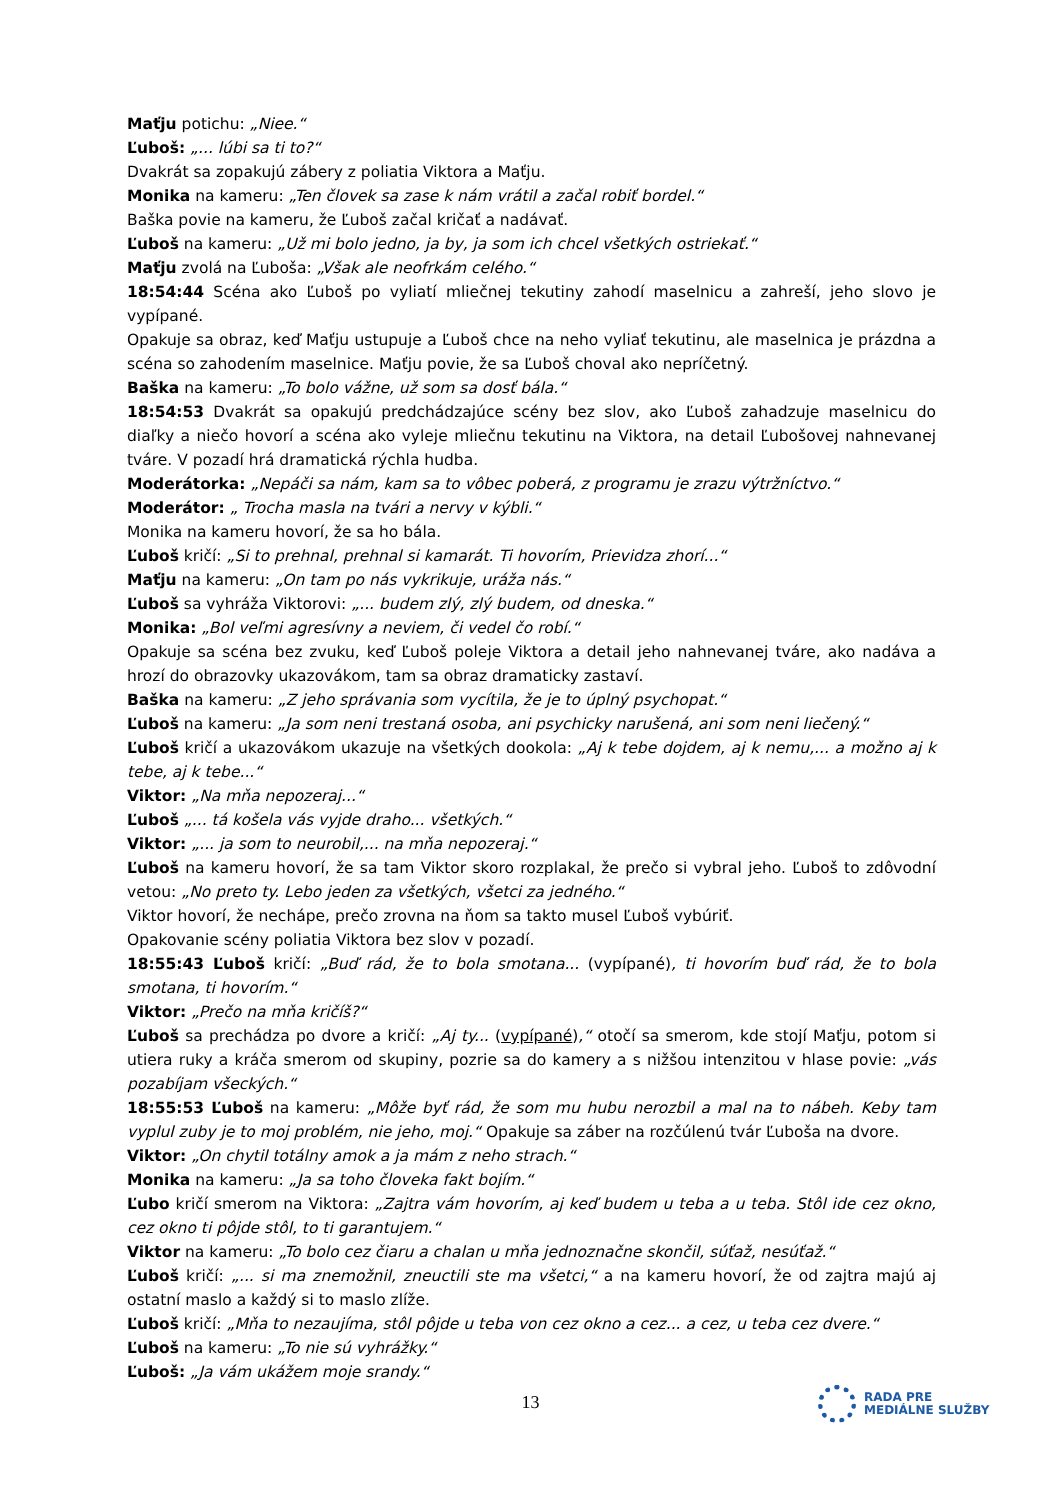Maťju potichu: „Niee.“
Ľuboš: „... lúbi sa ti to?“
Dvakrát sa zopakujú zábery z poliatia Viktora a Maťju.
Monika na kameru: „Ten človek sa zase k nám vrátil a začal robiť bordel.“
Baška povie na kameru, že Ľuboš začal kričať a nadávať.
Ľuboš na kameru: „Už mi bolo jedno, ja by, ja som ich chcel všetkých ostriekať.“
Maťju zvolá na Ľuboša: „Však ale neofrkám celého.“
18:54:44 Scéna ako Ľuboš po vyliatí mliečnej tekutiny zahodí maselnicu a zahreší, jeho slovo je vypípané.
Opakuje sa obraz, keď Maťju ustupuje a Ľuboš chce na neho vyliať tekutinu, ale maselnica je prázdna a scéna so zahodením maselnice. Maťju povie, že sa Ľuboš choval ako nepríčetný.
Baška na kameru: „To bolo vážne, už som sa dosť bála.“
18:54:53 Dvakrát sa opakujú predchádzajúce scény bez slov, ako Ľuboš zahadzuje maselnicu do diaľky a niečo hovorí a scéna ako vyleje mliečnu tekutinu na Viktora, na detail Ľubošovej nahnevanej tváre. V pozadí hrá dramatická rýchla hudba.
Moderátorka: „Nepáči sa nám, kam sa to vôbec poberá, z programu je zrazu výtržníctvo.“
Moderátor: „ Trocha masla na tvári a nervy v kýbli.“
Monika na kameru hovorí, že sa ho bála.
Ľuboš kričí: „Si to prehnal, prehnal si kamarát. Ti hovorím, Prievidza zhorí...“
Maťju na kameru: „On tam po nás vykrikuje, uráža nás.“
Ľuboš sa vyhráža Viktorovi: „... budem zlý, zlý budem, od dneska.“
Monika: „Bol veľmi agresívny a neviem, či vedel čo robí.“
Opakuje sa scéna bez zvuku, keď Ľuboš poleje Viktora a detail jeho nahnevanej tváre, ako nadáva a hrozí do obrazovky ukazovákom, tam sa obraz dramaticky zastaví.
Baška na kameru: „Z jeho správania som vycítila, že je to úplný psychopat.“
Ľuboš na kameru: „Ja som neni trestaná osoba, ani psychicky narušená, ani som neni liečený.“
Ľuboš kričí a ukazovákom ukazuje na všetkých dookola: „Aj k tebe dojdem, aj k nemu,... a možno aj k tebe, aj k tebe...“
Viktor: „Na mňa nepozeraj...“
Ľuboš „... tá košela vás vyjde draho... všetkých.“
Viktor: „... ja som to neurobil,... na mňa nepozeraj.“
Ľuboš na kameru hovorí, že sa tam Viktor skoro rozplakal, že prečo si vybral jeho. Ľuboš to zdôvodní vetou: „No preto ty. Lebo jeden za všetkých, všetci za jedného.“
Viktor hovorí, že nechápe, prečo zrovna na ňom sa takto musel Ľuboš vybúriť.
Opakovanie scény poliatia Viktora bez slov v pozadí.
18:55:43 Ľuboš kričí: „Buď rád, že to bola smotana... (vypípané), ti hovorím buď rád, že to bola smotana, ti hovorím.“
Viktor: „Prečo na mňa kričíš?“
Ľuboš sa prechádza po dvore a kričí: „Aj ty... (vypípané),“ otočí sa smerom, kde stojí Maťju, potom si utiera ruky a kráča smerom od skupiny, pozrie sa do kamery a s nižšou intenzitou v hlase povie: „vás pozabíjam všeckých.“
18:55:53 Ľuboš na kameru: „Môže byť rád, že som mu hubu nerozbil a mal na to nábeh. Keby tam vyplul zuby je to moj problém, nie jeho, moj.“ Opakuje sa záber na rozčúlenú tvár Ľuboša na dvore.
Viktor: „On chytil totálny amok a ja mám z neho strach.“
Monika na kameru: „Ja sa toho človeka fakt bojím.“
Ľubo kričí smerom na Viktora: „Zajtra vám hovorím, aj keď budem u teba a u teba. Stôl ide cez okno, cez okno ti pôjde stôl, to ti garantujem.“
Viktor na kameru: „To bolo cez čiaru a chalan u mňa jednoznačne skončil, súťaž, nesúťaž.“
Ľuboš kričí: „... si ma znemožnil, zneuctili ste ma všetci,“ a na kameru hovorí, že od zajtra majú aj ostatní maslo a každý si to maslo zlíže.
Ľuboš kričí: „Mňa to nezaujíma, stôl pôjde u teba von cez okno a cez... a cez, u teba cez dvere.“
Ľuboš na kameru: „To nie sú vyhrážky.“
Ľuboš: „Ja vám ukážem moje srandy.“
13
RADA PRE
MEDIÁLNE SLUŽBY